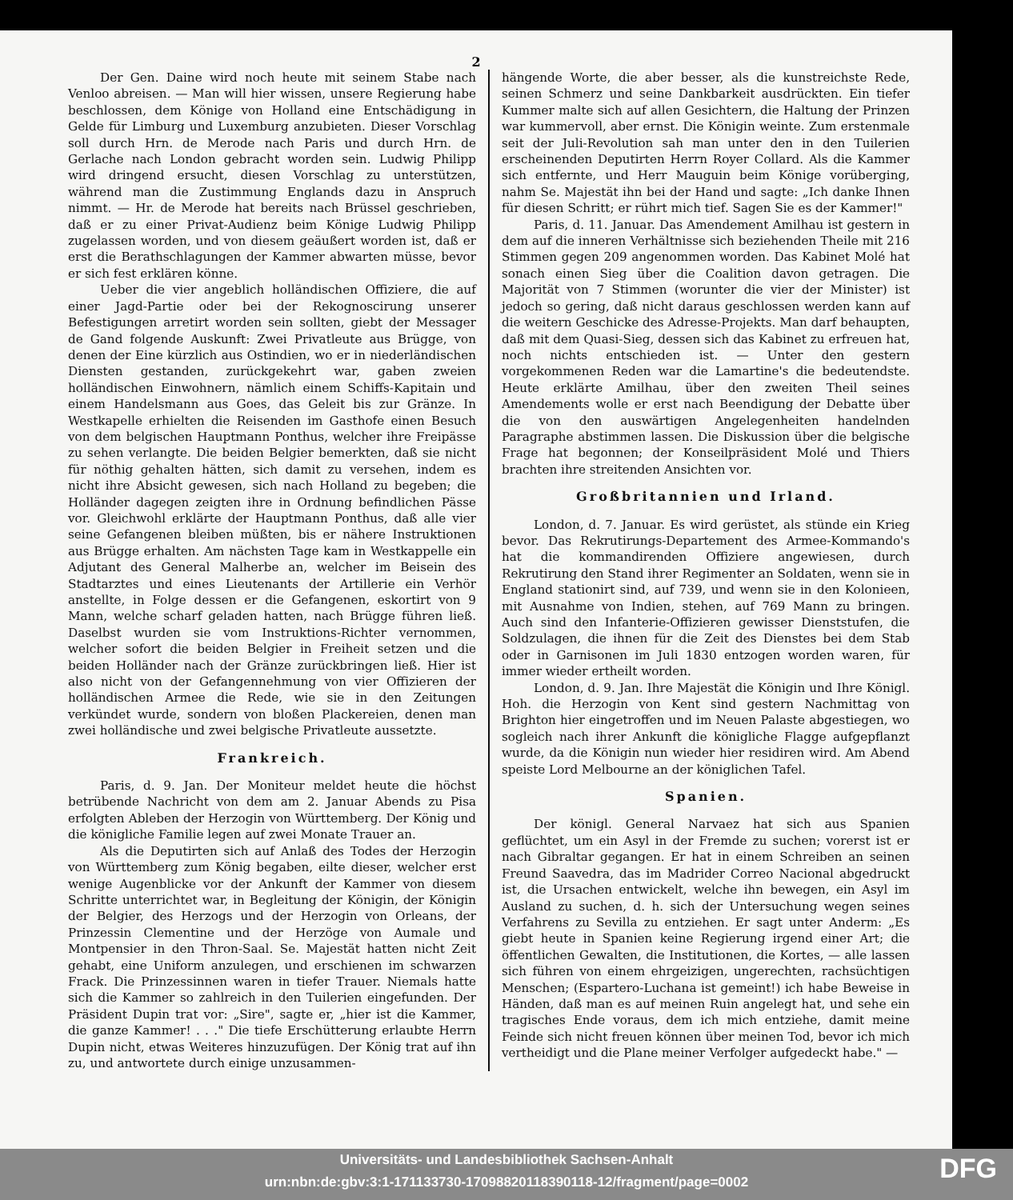2
Der Gen. Daine wird noch heute mit seinem Stabe nach Venloo abreisen. — Man will hier wissen, unsere Regierung habe beschlossen, dem Könige von Holland eine Entschädigung in Gelde für Limburg und Luxemburg anzubieten. Dieser Vorschlag soll durch Hrn. de Merode nach Paris und durch Hrn. de Gerlache nach London gebracht worden sein. Ludwig Philipp wird dringend ersucht, diesen Vorschlag zu unterstützen, während man die Zustimmung Englands dazu in Anspruch nimmt. — Hr. de Merode hat bereits nach Brüssel geschrieben, daß er zu einer Privat-Audienz beim Könige Ludwig Philipp zugelassen worden, und von diesem geäußert worden ist, daß er erst die Berathschlagungen der Kammer abwarten müsse, bevor er sich fest erklären könne.
Ueber die vier angeblich holländischen Offiziere, die auf einer Jagd-Partie oder bei der Rekognoscirung unserer Befestigungen arretirt worden sein sollten, giebt der Messager de Gand folgende Auskunft: Zwei Privatleute aus Brügge, von denen der Eine kürzlich aus Ostindien, wo er in niederländischen Diensten gestanden, zurückgekehrt war, gaben zweien holländischen Einwohnern, nämlich einem Schiffs-Kapitain und einem Handelsmann aus Goes, das Geleit bis zur Gränze. In Westkapelle erhielten die Reisenden im Gasthofe einen Besuch von dem belgischen Hauptmann Ponthus, welcher ihre Freipässe zu sehen verlangte. Die beiden Belgier bemerkten, daß sie nicht für nöthig gehalten hätten, sich damit zu versehen, indem es nicht ihre Absicht gewesen, sich nach Holland zu begeben; die Holländer dagegen zeigten ihre in Ordnung befindlichen Pässe vor. Gleichwohl erklärte der Hauptmann Ponthus, daß alle vier seine Gefangenen bleiben müßten, bis er nähere Instruktionen aus Brügge erhalten. Am nächsten Tage kam in Westkappelle ein Adjutant des General Malherbe an, welcher im Beisein des Stadtarztes und eines Lieutenants der Artillerie ein Verhör anstellte, in Folge dessen er die Gefangenen, eskortirt von 9 Mann, welche scharf geladen hatten, nach Brügge führen ließ. Daselbst wurden sie vom Instruktions-Richter vernommen, welcher sofort die beiden Belgier in Freiheit setzen und die beiden Holländer nach der Gränze zurückbringen ließ. Hier ist also nicht von der Gefangennehmung von vier Offizieren der holländischen Armee die Rede, wie sie in den Zeitungen verkündet wurde, sondern von bloßen Plackereien, denen man zwei holländische und zwei belgische Privatleute aussetzte.
Frankreich.
Paris, d. 9. Jan. Der Moniteur meldet heute die höchst betrübende Nachricht von dem am 2. Januar Abends zu Pisa erfolgten Ableben der Herzogin von Württemberg. Der König und die königliche Familie legen auf zwei Monate Trauer an.
Als die Deputirten sich auf Anlaß des Todes der Herzogin von Württemberg zum König begaben, eilte dieser, welcher erst wenige Augenblicke vor der Ankunft der Kammer von diesem Schritte unterrichtet war, in Begleitung der Königin, der Königin der Belgier, des Herzogs und der Herzogin von Orleans, der Prinzessin Clementine und der Herzöge von Aumale und Montpensier in den Thron-Saal. Se. Majestät hatten nicht Zeit gehabt, eine Uniform anzulegen, und erschienen im schwarzen Frack. Die Prinzessinnen waren in tiefer Trauer. Niemals hatte sich die Kammer so zahlreich in den Tuilerien eingefunden. Der Präsident Dupin trat vor: „Sire", sagte er, „hier ist die Kammer, die ganze Kammer! . . ." Die tiefe Erschütterung erlaubte Herrn Dupin nicht, etwas Weiteres hinzuzufügen. Der König trat auf ihn zu, und antwortete durch einige unzusammen-
hängende Worte, die aber besser, als die kunstreichste Rede, seinen Schmerz und seine Dankbarkeit ausdrückten. Ein tiefer Kummer malte sich auf allen Gesichtern, die Haltung der Prinzen war kummervoll, aber ernst. Die Königin weinte. Zum erstenmale seit der Juli-Revolution sah man unter den in den Tuilerien erscheinenden Deputirten Herrn Royer Collard. Als die Kammer sich entfernte, und Herr Mauguin beim Könige vorüberging, nahm Se. Majestät ihn bei der Hand und sagte: „Ich danke Ihnen für diesen Schritt; er rührt mich tief. Sagen Sie es der Kammer!"
Paris, d. 11. Januar. Das Amendement Amilhau ist gestern in dem auf die inneren Verhältnisse sich beziehenden Theile mit 216 Stimmen gegen 209 angenommen worden. Das Kabinet Molé hat sonach einen Sieg über die Coalition davon getragen. Die Majorität von 7 Stimmen (worunter die vier der Minister) ist jedoch so gering, daß nicht daraus geschlossen werden kann auf die weitern Geschicke des Adresse-Projekts. Man darf behaupten, daß mit dem Quasi-Sieg, dessen sich das Kabinet zu erfreuen hat, noch nichts entschieden ist. — Unter den gestern vorgekommenen Reden war die Lamartine's die bedeutendste. Heute erklärte Amilhau, über den zweiten Theil seines Amendements wolle er erst nach Beendigung der Debatte über die von den auswärtigen Angelegenheiten handelnden Paragraphe abstimmen lassen. Die Diskussion über die belgische Frage hat begonnen; der Konseilpräsident Molé und Thiers brachten ihre streitenden Ansichten vor.
Großbritannien und Irland.
London, d. 7. Januar. Es wird gerüstet, als stünde ein Krieg bevor. Das Rekrutirungs-Departement des Armee-Kommando's hat die kommandirenden Offiziere angewiesen, durch Rekrutirung den Stand ihrer Regimenter an Soldaten, wenn sie in England stationirt sind, auf 739, und wenn sie in den Kolonieen, mit Ausnahme von Indien, stehen, auf 769 Mann zu bringen. Auch sind den Infanterie-Offizieren gewisser Dienststufen, die Soldzulagen, die ihnen für die Zeit des Dienstes bei dem Stab oder in Garnisonen im Juli 1830 entzogen worden waren, für immer wieder ertheilt worden.
London, d. 9. Jan. Ihre Majestät die Königin und Ihre Königl. Hoh. die Herzogin von Kent sind gestern Nachmittag von Brighton hier eingetroffen und im Neuen Palaste abgestiegen, wo sogleich nach ihrer Ankunft die königliche Flagge aufgepflanzt wurde, da die Königin nun wieder hier residiren wird. Am Abend speiste Lord Melbourne an der königlichen Tafel.
Spanien.
Der königl. General Narvaez hat sich aus Spanien geflüchtet, um ein Asyl in der Fremde zu suchen; vorerst ist er nach Gibraltar gegangen. Er hat in einem Schreiben an seinen Freund Saavedra, das im Madrider Correo Nacional abgedruckt ist, die Ursachen entwickelt, welche ihn bewegen, ein Asyl im Ausland zu suchen, d. h. sich der Untersuchung wegen seines Verfahrens zu Sevilla zu entziehen. Er sagt unter Anderm: „Es giebt heute in Spanien keine Regierung irgend einer Art; die öffentlichen Gewalten, die Institutionen, die Kortes, — alle lassen sich führen von einem ehrgeizigen, ungerechten, rachsüchtigen Menschen; (Espartero-Luchana ist gemeint!) ich habe Beweise in Händen, daß man es auf meinen Ruin angelegt hat, und sehe ein tragisches Ende voraus, dem ich mich entziehe, damit meine Feinde sich nicht freuen können über meinen Tod, bevor ich mich vertheidigt und die Plane meiner Verfolger aufgedeckt habe." —
Universitäts- und Landesbibliothek Sachsen-Anhalt
urn:nbn:de:gbv:3:1-171133730-17098820118390118-12/fragment/page=0002
DFG